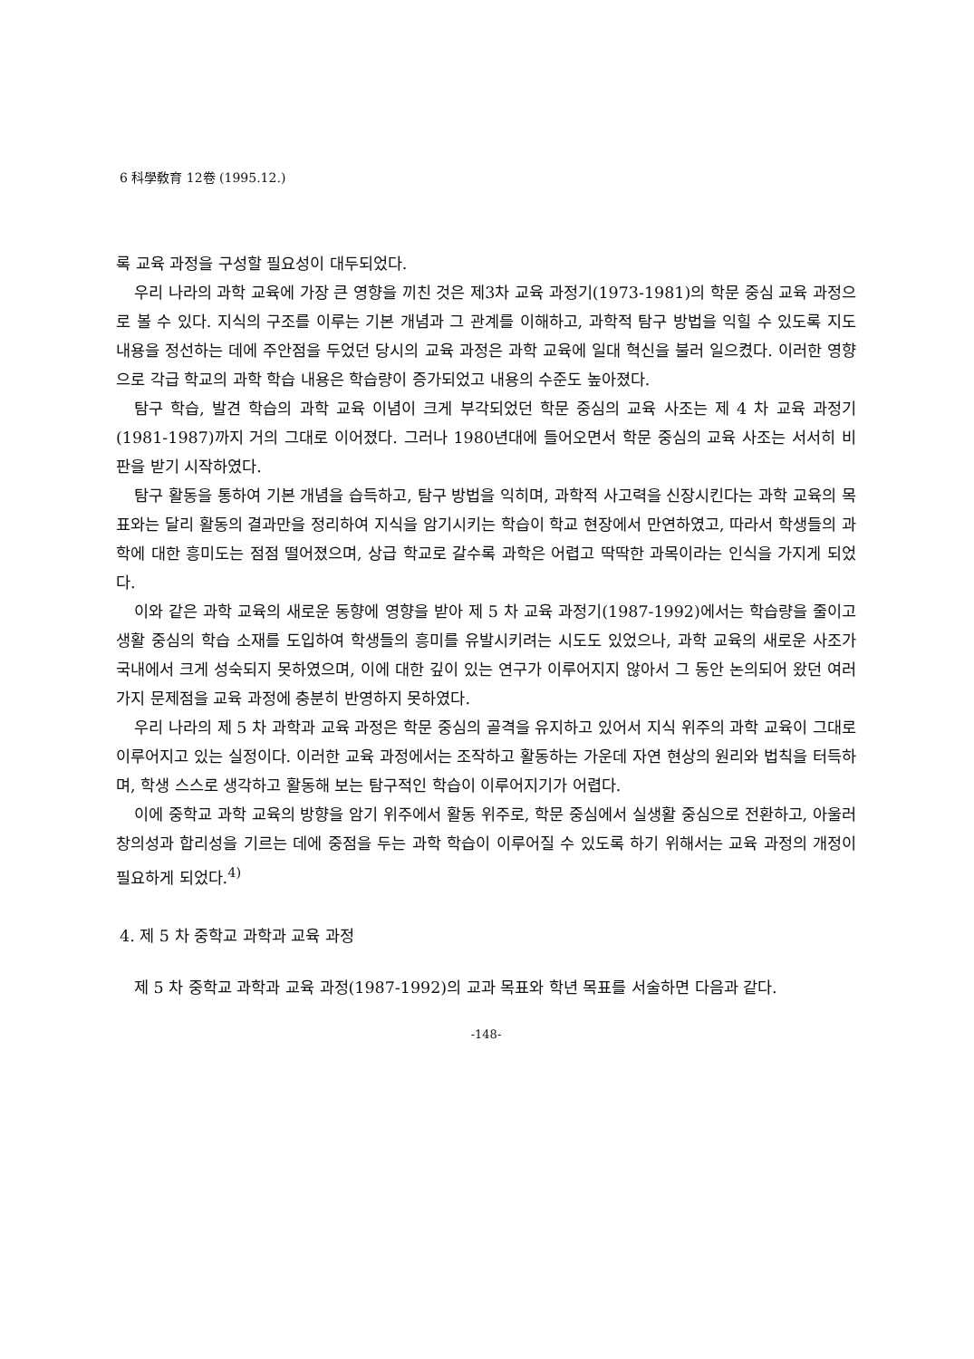6 科學敎育 12卷 (1995.12.)
록 교육 과정을 구성할 필요성이 대두되었다.
우리 나라의 과학 교육에 가장 큰 영향을 끼친 것은 제3차 교육 과정기(1973-1981)의 학문 중심 교육 과정으로 볼 수 있다. 지식의 구조를 이루는 기본 개념과 그 관계를 이해하고, 과학적 탐구 방법을 익힐 수 있도록 지도 내용을 정선하는 데에 주안점을 두었던 당시의 교육 과정은 과학 교육에 일대 혁신을 불러 일으켰다. 이러한 영향으로 각급 학교의 과학 학습 내용은 학습량이 증가되었고 내용의 수준도 높아졌다.
탐구 학습, 발견 학습의 과학 교육 이념이 크게 부각되었던 학문 중심의 교육 사조는 제 4 차 교육 과정기(1981-1987)까지 거의 그대로 이어졌다. 그러나 1980년대에 들어오면서 학문 중심의 교육 사조는 서서히 비판을 받기 시작하였다.
탐구 활동을 통하여 기본 개념을 습득하고, 탐구 방법을 익히며, 과학적 사고력을 신장시킨다는 과학 교육의 목표와는 달리 활동의 결과만을 정리하여 지식을 암기시키는 학습이 학교 현장에서 만연하였고, 따라서 학생들의 과학에 대한 흥미도는 점점 떨어졌으며, 상급 학교로 갈수록 과학은 어렵고 딱딱한 과목이라는 인식을 가지게 되었다.
이와 같은 과학 교육의 새로운 동향에 영향을 받아 제 5 차 교육 과정기(1987-1992)에서는 학습량을 줄이고 생활 중심의 학습 소재를 도입하여 학생들의 흥미를 유발시키려는 시도도 있었으나, 과학 교육의 새로운 사조가 국내에서 크게 성숙되지 못하였으며, 이에 대한 깊이 있는 연구가 이루어지지 않아서 그 동안 논의되어 왔던 여러 가지 문제점을 교육 과정에 충분히 반영하지 못하였다.
우리 나라의 제 5 차 과학과 교육 과정은 학문 중심의 골격을 유지하고 있어서 지식 위주의 과학 교육이 그대로 이루어지고 있는 실정이다. 이러한 교육 과정에서는 조작하고 활동하는 가운데 자연 현상의 원리와 법칙을 터득하며, 학생 스스로 생각하고 활동해 보는 탐구적인 학습이 이루어지기가 어렵다.
이에 중학교 과학 교육의 방향을 암기 위주에서 활동 위주로, 학문 중심에서 실생활 중심으로 전환하고, 아울러 창의성과 합리성을 기르는 데에 중점을 두는 과학 학습이 이루어질 수 있도록 하기 위해서는 교육 과정의 개정이 필요하게 되었다.<sup>4)</sup>
4. 제 5 차 중학교 과학과 교육 과정
제 5 차 중학교 과학과 교육 과정(1987-1992)의 교과 목표와 학년 목표를 서술하면 다음과 같다.
-148-